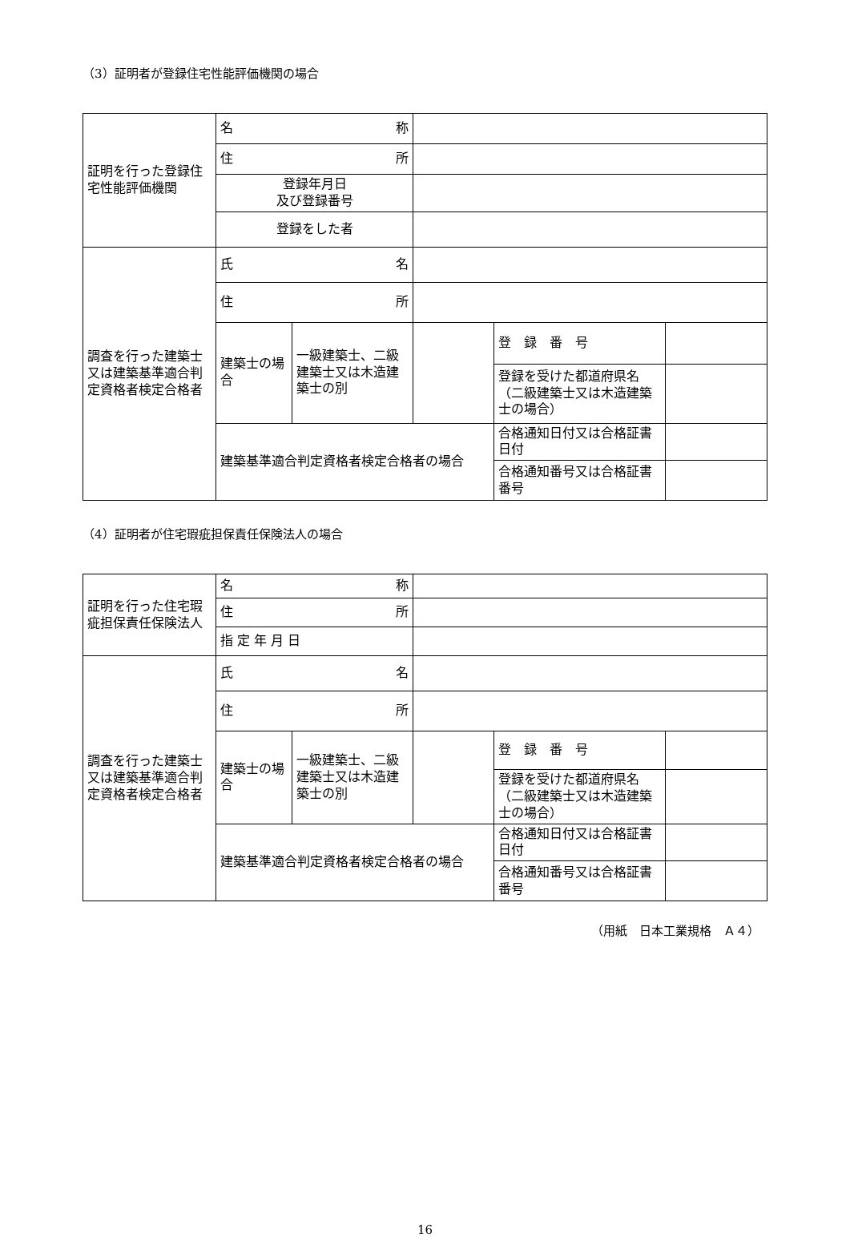（3）証明者が登録住宅性能評価機関の場合
| 証明を行った登録住宅性能評価機関 | 名 称 | | | | |
| | 住 所 | | | | |
| | 登録年月日 及び登録番号 | | | | |
| | 登録をした者 | | | | |
| 調査を行った建築士又は建築基準適合判定資格者検定合格者 | 氏 名 | | | | |
| | 住 所 | | | | |
| | 建築士の場合 | 一級建築士、二級建築士又は木造建築士の別 | | 登 録 番 号 | |
| | | | | 登録を受けた都道府県名（二級建築士又は木造建築士の場合） | |
| | 建築基準適合判定資格者検定合格者の場合 | | | 合格通知日付又は合格証書日付 | |
| | | | | 合格通知番号又は合格証書番号 | |
（4）証明者が住宅瑕疵担保責任保険法人の場合
| 証明を行った住宅瑕疵担保責任保険法人 | 名 称 | | | | |
| | 住 所 | | | | |
| | 指 定 年 月 日 | | | | |
| 調査を行った建築士又は建築基準適合判定資格者検定合格者 | 氏 名 | | | | |
| | 住 所 | | | | |
| | 建築士の場合 | 一級建築士、二級建築士又は木造建築士の別 | | 登 録 番 号 | |
| | | | | 登録を受けた都道府県名（二級建築士又は木造建築士の場合） | |
| | 建築基準適合判定資格者検定合格者の場合 | | | 合格通知日付又は合格証書日付 | |
| | | | | 合格通知番号又は合格証書番号 | |
（用紙　日本工業規格　Ａ４）
16